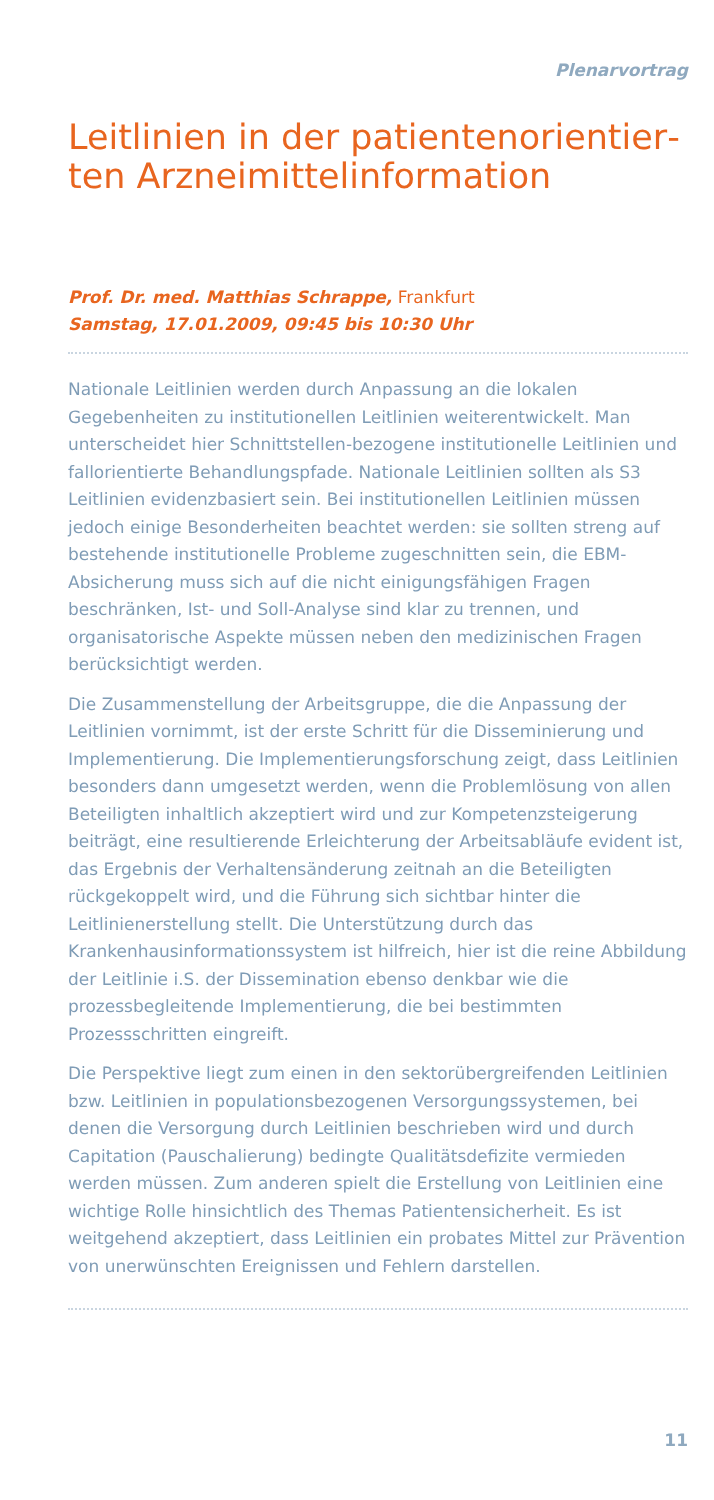Plenarvortrag
Leitlinien in der patientenorientier­ten Arzneimittelinformation
Prof. Dr. med. Matthias Schrappe, Frankfurt
Samstag, 17.01.2009, 09:45 bis 10:30 Uhr
Nationale Leitlinien werden durch Anpassung an die lokalen Gegebenheiten zu institutionellen Leitlinien weiterentwickelt. Man unterscheidet hier Schnittstellen-bezogene institutionelle Leitlinien und fallorientierte Behandlungspfade. Nationale Leitlinien sollten als S3 Leitlinien evidenzbasiert sein. Bei institutionellen Leitlinien müssen jedoch einige Besonderheiten beachtet werden: sie sollten streng auf bestehende institutionelle Probleme zugeschnitten sein, die EBM-Absicherung muss sich auf die nicht einigungsfähigen Fragen beschränken, Ist- und Soll-Analyse sind klar zu trennen, und organisatorische Aspekte müssen neben den medizinischen Fragen berücksichtigt werden.
Die Zusammenstellung der Arbeitsgruppe, die die Anpassung der Leitlinien vornimmt, ist der erste Schritt für die Disseminierung und Implementierung. Die Implementierungsforschung zeigt, dass Leitlinien besonders dann umgesetzt werden, wenn die Problemlösung von allen Beteiligten inhaltlich akzeptiert wird und zur Kompetenzsteigerung beiträgt, eine resultierende Erleichterung der Arbeitsabläufe evident ist, das Ergebnis der Verhaltensänderung zeitnah an die Beteiligten rückgekoppelt wird, und die Führung sich sichtbar hinter die Leitlinienerstellung stellt. Die Unterstützung durch das Krankenhausinformationssystem ist hilfreich, hier ist die reine Abbildung der Leitlinie i.S. der Dissemination ebenso denkbar wie die prozessbegleitende Implementierung, die bei bestimmten Prozessschritten eingreift.
Die Perspektive liegt zum einen in den sektorübergreifenden Leitlinien bzw. Leitlinien in populationsbezogenen Versorgungssystemen, bei denen die Versorgung durch Leitlinien beschrieben wird und durch Capitation (Pauschalierung) bedingte Qualitätsdefizite vermieden werden müssen. Zum anderen spielt die Erstellung von Leitlinien eine wichtige Rolle hinsichtlich des Themas Patientensicherheit. Es ist weitgehend akzeptiert, dass Leitlinien ein probates Mittel zur Prävention von unerwünschten Ereignissen und Fehlern darstellen.
11